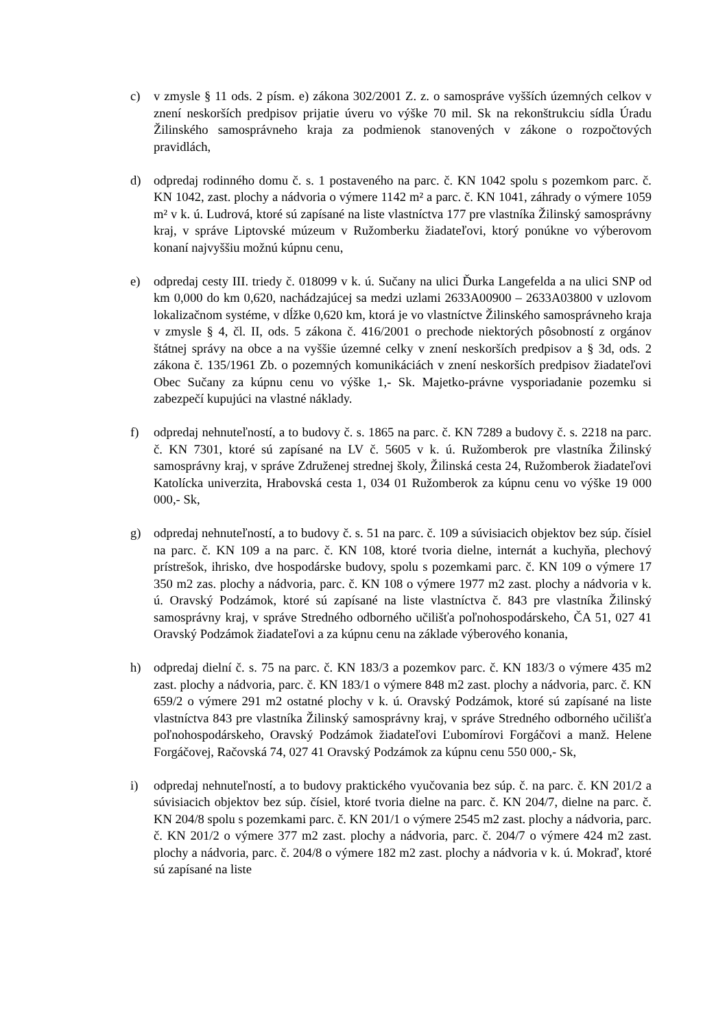c) v zmysle § 11 ods. 2 písm. e) zákona 302/2001 Z. z. o samospráve vyšších územných celkov v znení neskorších predpisov prijatie úveru vo výške 70 mil. Sk na rekonštrukciu sídla Úradu Žilinského samosprávneho kraja za podmienok stanovených v zákone o rozpočtových pravidlách,
d) odpredaj rodinného domu č. s. 1 postaveného na parc. č. KN 1042 spolu s pozemkom parc. č. KN 1042, zast. plochy a nádvoria o výmere 1142 m² a parc. č. KN 1041, záhrady o výmere 1059 m² v k. ú. Ludrová, ktoré sú zapísané na liste vlastníctva 177 pre vlastníka Žilinský samosprávny kraj, v správe Liptovské múzeum v Ružomberku žiadateľovi, ktorý ponúkne vo výberovom konaní najvyššiu možnú kúpnu cenu,
e) odpredaj cesty III. triedy č. 018099 v k. ú. Sučany na ulici Ďurka Langefelda a na ulici SNP od km 0,000 do km 0,620, nachádzajúcej sa medzi uzlami 2633A00900 – 2633A03800 v uzlovom lokalizačnom systéme, v dĺžke 0,620 km, ktorá je vo vlastníctve Žilinského samosprávneho kraja v zmysle § 4, čl. II, ods. 5 zákona č. 416/2001 o prechode niektorých pôsobností z orgánov štátnej správy na obce a na vyššie územné celky v znení neskorších predpisov a § 3d, ods. 2 zákona č. 135/1961 Zb. o pozemných komunikáciách v znení neskorších predpisov žiadateľovi Obec Sučany za kúpnu cenu vo výške 1,- Sk. Majetko-právne vysporiadanie pozemku si zabezpečí kupujúci na vlastné náklady.
f) odpredaj nehnuteľností, a to budovy č. s. 1865 na parc. č. KN 7289 a budovy č. s. 2218 na parc. č. KN 7301, ktoré sú zapísané na LV č. 5605 v k. ú. Ružomberok pre vlastníka Žilinský samosprávny kraj, v správe Združenej strednej školy, Žilinská cesta 24, Ružomberok žiadateľovi Katolícka univerzita, Hrabovská cesta 1, 034 01 Ružomberok za kúpnu cenu vo výške 19 000 000,- Sk,
g) odpredaj nehnuteľností, a to budovy č. s. 51 na parc. č. 109 a súvisiacich objektov bez súp. čísiel na parc. č. KN 109 a na parc. č. KN 108, ktoré tvoria dielne, internát a kuchyňa, plechový prístrešok, ihrisko, dve hospodárske budovy, spolu s pozemkami parc. č. KN 109 o výmere 17 350 m2 zas. plochy a nádvoria, parc. č. KN 108 o výmere 1977 m2 zast. plochy a nádvoria v k. ú. Oravský Podzámok, ktoré sú zapísané na liste vlastníctva č. 843 pre vlastníka Žilinský samosprávny kraj, v správe Stredného odborného učilišťa poľnohospodárskeho, ČA 51, 027 41 Oravský Podzámok žiadateľovi a za kúpnu cenu na základe výberového konania,
h) odpredaj dielní č. s. 75 na parc. č. KN 183/3 a pozemkov parc. č. KN 183/3 o výmere 435 m2 zast. plochy a nádvoria, parc. č. KN 183/1 o výmere 848 m2 zast. plochy a nádvoria, parc. č. KN 659/2 o výmere 291 m2 ostatné plochy v k. ú. Oravský Podzámok, ktoré sú zapísané na liste vlastníctva 843 pre vlastníka Žilinský samosprávny kraj, v správe Stredného odborného učilišťa poľnohospodárskeho, Oravský Podzámok žiadateľovi Ľubomírovi Forgáčovi a manž. Helene Forgáčovej, Račovská 74, 027 41 Oravský Podzámok za kúpnu cenu 550 000,- Sk,
i) odpredaj nehnuteľností, a to budovy praktického vyučovania bez súp. č. na parc. č. KN 201/2 a súvisiacich objektov bez súp. čísiel, ktoré tvoria dielne na parc. č. KN 204/7, dielne na parc. č. KN 204/8 spolu s pozemkami parc. č. KN 201/1 o výmere 2545 m2 zast. plochy a nádvoria, parc. č. KN 201/2 o výmere 377 m2 zast. plochy a nádvoria, parc. č. 204/7 o výmere 424 m2 zast. plochy a nádvoria, parc. č. 204/8 o výmere 182 m2 zast. plochy a nádvoria v k. ú. Mokraď, ktoré sú zapísané na liste